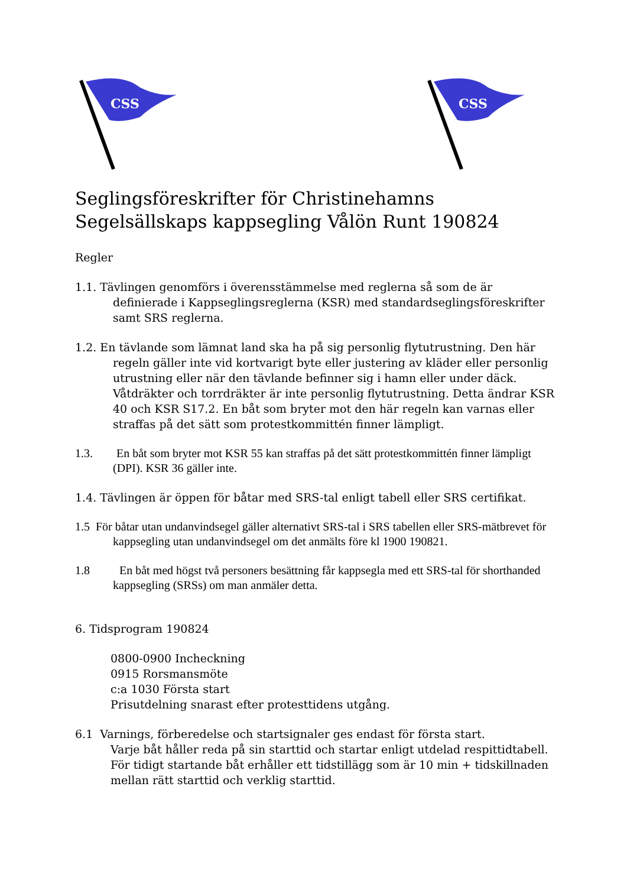CSS
CSS
Seglingsföreskrifter för Christinehamns Segelsällskaps kappsegling Vålön Runt 190824
Regler
1.1. Tävlingen genomförs i överensstämmelse med reglerna så som de är definierade i Kappseglingsreglerna (KSR) med standardseglingsföreskrifter samt SRS reglerna.
1.2. En tävlande som lämnat land ska ha på sig personlig flytutrustning. Den här regeln gäller inte vid kortvarigt byte eller justering av kläder eller personlig utrustning eller när den tävlande befinner sig i hamn eller under däck. Våtdräkter och torrdräkter är inte personlig flytutrustning. Detta ändrar KSR 40 och KSR S17.2. En båt som bryter mot den här regeln kan varnas eller straffas på det sätt som protestkommittén finner lämpligt.
1.3. En båt som bryter mot KSR 55 kan straffas på det sätt protestkommittén finner lämpligt (DPI). KSR 36 gäller inte.
1.4. Tävlingen är öppen för båtar med SRS-tal enligt tabell eller SRS certifikat.
1.5 För båtar utan undanvindsegel gäller alternativt SRS-tal i SRS tabellen eller SRS-mätbrevet för kappsegling utan undanvindsegel om det anmälts före kl 1900 190821.
1.8 En båt med högst två personers besättning får kappsegla med ett SRS-tal för shorthanded kappsegling (SRSs) om man anmäler detta.
6. Tidsprogram 190824
0800-0900 Incheckning
0915 Rorsmansmöte
c:a 1030 Första start
Prisutdelning snarast efter protesttidens utgång.
6.1 Varnings, förberedelse och startsignaler ges endast för första start.
Varje båt håller reda på sin starttid och startar enligt utdelad respittidtabell.
För tidigt startande båt erhåller ett tidstillägg som är 10 min + tidskillnaden mellan rätt starttid och verklig starttid.